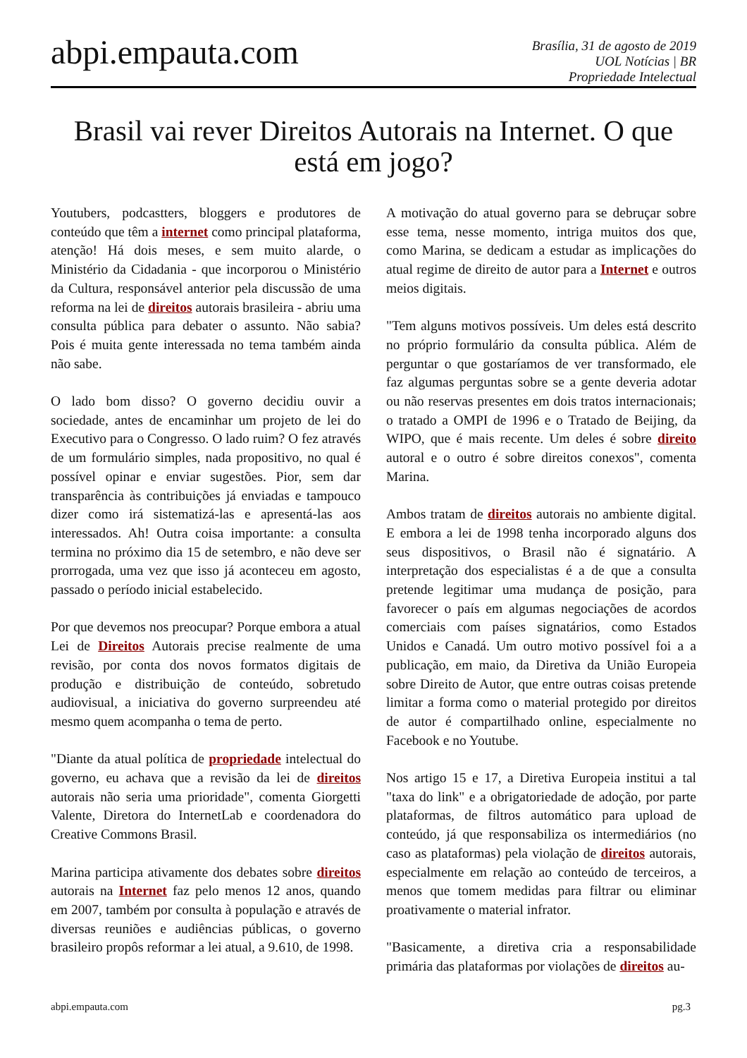abpi.empauta.com
Brasília, 31 de agosto de 2019
UOL Notícias | BR
Propriedade Intelectual
Brasil vai rever Direitos Autorais na Internet. O que está em jogo?
Youtubers, podcastters, bloggers e produtores de conteúdo que têm a internet como principal plataforma, atenção! Há dois meses, e sem muito alarde, o Ministério da Cidadania - que incorporou o Ministério da Cultura, responsável anterior pela discussão de uma reforma na lei de direitos autorais brasileira - abriu uma consulta pública para debater o assunto. Não sabia? Pois é muita gente interessada no tema também ainda não sabe.
O lado bom disso? O governo decidiu ouvir a sociedade, antes de encaminhar um projeto de lei do Executivo para o Congresso. O lado ruim? O fez através de um formulário simples, nada propositivo, no qual é possível opinar e enviar sugestões. Pior, sem dar transparência às contribuições já enviadas e tampouco dizer como irá sistematizá-las e apresentá-las aos interessados. Ah! Outra coisa importante: a consulta termina no próximo dia 15 de setembro, e não deve ser prorrogada, uma vez que isso já aconteceu em agosto, passado o período inicial estabelecido.
Por que devemos nos preocupar? Porque embora a atual Lei de Direitos Autorais precise realmente de uma revisão, por conta dos novos formatos digitais de produção e distribuição de conteúdo, sobretudo audiovisual, a iniciativa do governo surpreendeu até mesmo quem acompanha o tema de perto.
"Diante da atual política de propriedade intelectual do governo, eu achava que a revisão da lei de direitos autorais não seria uma prioridade", comenta Giorgetti Valente, Diretora do InternetLab e coordenadora do Creative Commons Brasil.
Marina participa ativamente dos debates sobre direitos autorais na Internet faz pelo menos 12 anos, quando em 2007, também por consulta à população e através de diversas reuniões e audiências públicas, o governo brasileiro propôs reformar a lei atual, a 9.610, de 1998.
A motivação do atual governo para se debruçar sobre esse tema, nesse momento, intriga muitos dos que, como Marina, se dedicam a estudar as implicações do atual regime de direito de autor para a Internet e outros meios digitais.
"Tem alguns motivos possíveis. Um deles está descrito no próprio formulário da consulta pública. Além de perguntar o que gostaríamos de ver transformado, ele faz algumas perguntas sobre se a gente deveria adotar ou não reservas presentes em dois tratos internacionais; o tratado a OMPI de 1996 e o Tratado de Beijing, da WIPO, que é mais recente. Um deles é sobre direito autoral e o outro é sobre direitos conexos", comenta Marina.
Ambos tratam de direitos autorais no ambiente digital. E embora a lei de 1998 tenha incorporado alguns dos seus dispositivos, o Brasil não é signatário. A interpretação dos especialistas é a de que a consulta pretende legitimar uma mudança de posição, para favorecer o país em algumas negociações de acordos comerciais com países signatários, como Estados Unidos e Canadá. Um outro motivo possível foi a a publicação, em maio, da Diretiva da União Europeia sobre Direito de Autor, que entre outras coisas pretende limitar a forma como o material protegido por direitos de autor é compartilhado online, especialmente no Facebook e no Youtube.
Nos artigo 15 e 17, a Diretiva Europeia institui a tal "taxa do link" e a obrigatoriedade de adoção, por parte plataformas, de filtros automático para upload de conteúdo, já que responsabiliza os intermediários (no caso as plataformas) pela violação de direitos autorais, especialmente em relação ao conteúdo de terceiros, a menos que tomem medidas para filtrar ou eliminar proativamente o material infrator.
"Basicamente, a diretiva cria a responsabilidade primária das plataformas por violações de direitos au-
abpi.empauta.com pg.3